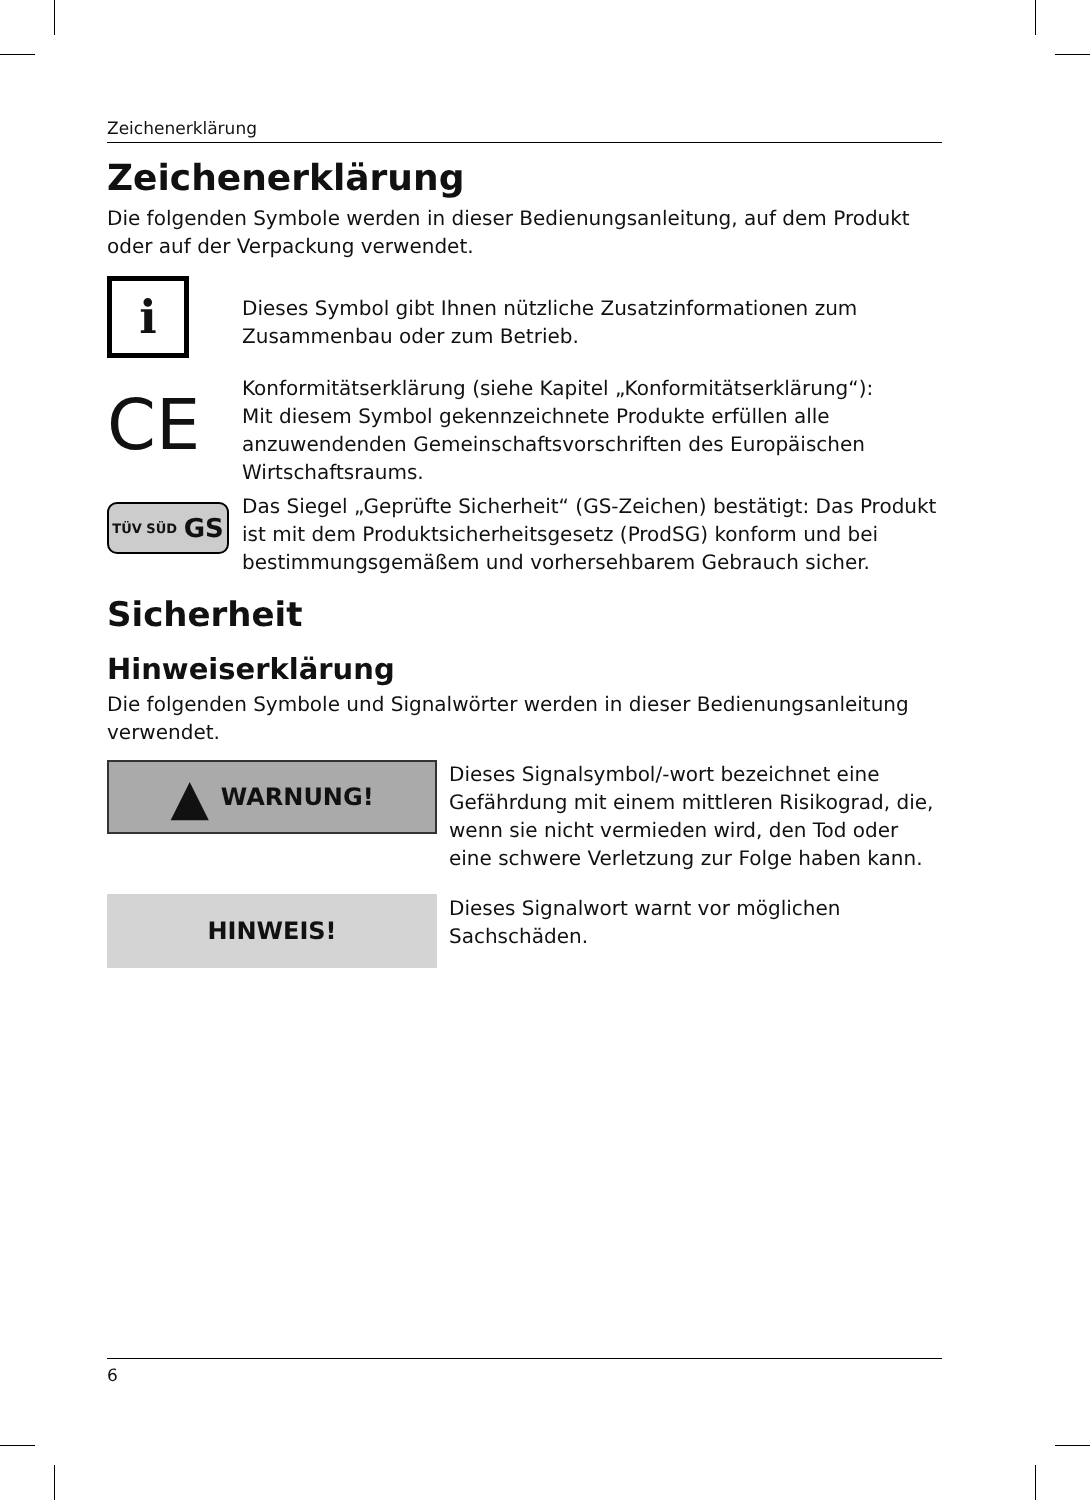Zeichenerklärung
Zeichenerklärung
Die folgenden Symbole werden in dieser Bedienungsanleitung, auf dem Produkt oder auf der Verpackung verwendet.
i
Dieses Symbol gibt Ihnen nützliche Zusatzinformationen zum Zusammenbau oder zum Betrieb.
CE
Konformitätserklärung (siehe Kapitel „Konformitätserklärung“):
Mit diesem Symbol gekennzeichnete Produkte erfüllen alle anzuwendenden Gemeinschaftsvorschriften des Europäischen Wirtschaftsraums.
TÜV SÜD GS
Das Siegel „Geprüfte Sicherheit“ (GS-Zeichen) bestätigt: Das Produkt ist mit dem Produktsicherheitsgesetz (ProdSG) konform und bei bestimmungsgemäßem und vorhersehbarem Gebrauch sicher.
Sicherheit
Hinweiserklärung
Die folgenden Symbole und Signalwörter werden in dieser Bedienungsanleitung verwendet.
▲ WARNUNG!
Dieses Signalsymbol/-wort bezeichnet eine Gefährdung mit einem mittleren Risikograd, die, wenn sie nicht vermieden wird, den Tod oder eine schwere Verletzung zur Folge haben kann.
HINWEIS!
Dieses Signalwort warnt vor möglichen Sachschäden.
6